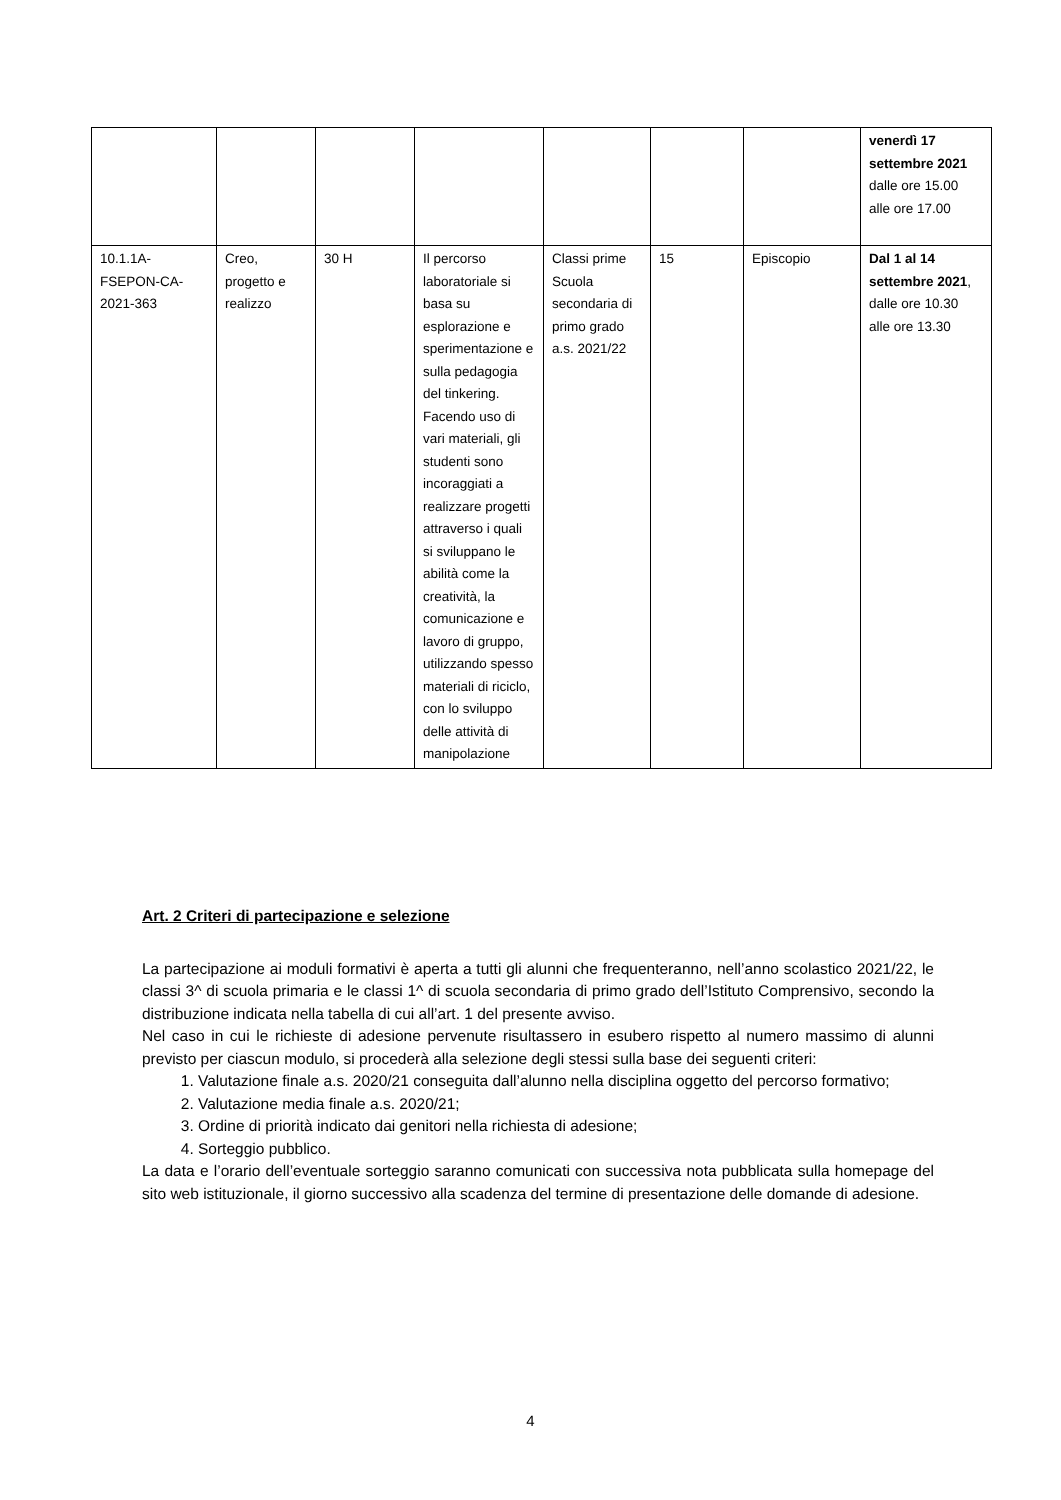| | | | | | | | venerdì 17 settembre 2021 dalle ore 15.00 alle ore 17.00 |
| 10.1.1A- FSEPON-CA- 2021-363 | Creo, progetto e realizzo | 30 H | Il percorso laboratoriale si basa su esplorazione e sperimentazione e sulla pedagogia del tinkering. Facendo uso di vari materiali, gli studenti sono incoraggiati a realizzare progetti attraverso i quali si sviluppano le abilità come la creatività, la comunicazione e lavoro di gruppo, utilizzando spesso materiali di riciclo, con lo sviluppo delle attività di manipolazione | Classi prime Scuola secondaria di primo grado a.s. 2021/22 | 15 | Episcopio | Dal 1 al 14 settembre 2021 , dalle ore 10.30 alle ore 13.30 |
Art. 2 Criteri di partecipazione e selezione
La partecipazione ai moduli formativi è aperta a tutti gli alunni che frequenteranno, nell’anno scolastico 2021/22, le classi 3^ di scuola primaria e le classi 1^ di scuola secondaria di primo grado dell’Istituto Comprensivo, secondo la distribuzione indicata nella tabella di cui all’art. 1 del presente avviso.
Nel caso in cui le richieste di adesione pervenute risultassero in esubero rispetto al numero massimo di alunni previsto per ciascun modulo, si procederà alla selezione degli stessi sulla base dei seguenti criteri:
1. Valutazione finale a.s. 2020/21 conseguita dall’alunno nella disciplina oggetto del percorso formativo;
2. Valutazione media finale a.s. 2020/21;
3. Ordine di priorità indicato dai genitori nella richiesta di adesione;
4. Sorteggio pubblico.
La data e l’orario dell’eventuale sorteggio saranno comunicati con successiva nota pubblicata sulla homepage del sito web istituzionale, il giorno successivo alla scadenza del termine di presentazione delle domande di adesione.
4